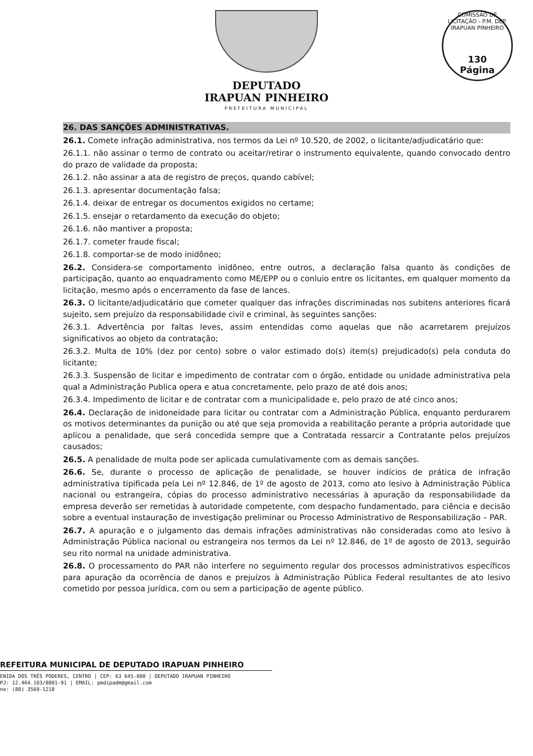DEPUTADO
IRAPUAN PINHEIRO
PREFEITURA MUNICIPAL
COMISSÃO DE LICITAÇÃO - P.M. DEP. IRAPUAN PINHEIRO
130
Página
26. DAS SANÇÕES ADMINISTRATIVAS.
26.1. Comete infração administrativa, nos termos da Lei nº 10.520, de 2002, o licitante/adjudicatário que:
26.1.1. não assinar o termo de contrato ou aceitar/retirar o instrumento equivalente, quando convocado dentro do prazo de validade da proposta;
26.1.2. não assinar a ata de registro de preços, quando cabível;
26.1.3. apresentar documentação falsa;
26.1.4. deixar de entregar os documentos exigidos no certame;
26.1.5. ensejar o retardamento da execução do objeto;
26.1.6. não mantiver a proposta;
26.1.7. cometer fraude fiscal;
26.1.8. comportar-se de modo inidôneo;
26.2. Considera-se comportamento inidôneo, entre outros, a declaração falsa quanto às condições de participação, quanto ao enquadramento como ME/EPP ou o conluio entre os licitantes, em qualquer momento da licitação, mesmo após o encerramento da fase de lances.
26.3. O licitante/adjudicatário que cometer qualquer das infrações discriminadas nos subitens anteriores ficará sujeito, sem prejuízo da responsabilidade civil e criminal, às seguintes sanções:
26.3.1. Advertência por faltas leves, assim entendidas como aquelas que não acarretarem prejuízos significativos ao objeto da contratação;
26.3.2. Multa de 10% (dez por cento) sobre o valor estimado do(s) item(s) prejudicado(s) pela conduta do licitante;
26.3.3. Suspensão de licitar e impedimento de contratar com o órgão, entidade ou unidade administrativa pela qual a Administração Publica opera e atua concretamente, pelo prazo de até dois anos;
26.3.4. Impedimento de licitar e de contratar com a municipalidade e, pelo prazo de até cinco anos;
26.4. Declaração de inidoneidade para licitar ou contratar com a Administração Pública, enquanto perdurarem os motivos determinantes da punição ou até que seja promovida a reabilitação perante a própria autoridade que aplicou a penalidade, que será concedida sempre que a Contratada ressarcir a Contratante pelos prejuízos causados;
26.5. A penalidade de multa pode ser aplicada cumulativamente com as demais sanções.
26.6. Se, durante o processo de aplicação de penalidade, se houver indícios de prática de infração administrativa tipificada pela Lei nº 12.846, de 1º de agosto de 2013, como ato lesivo à Administração Pública nacional ou estrangeira, cópias do processo administrativo necessárias à apuração da responsabilidade da empresa deverão ser remetidas à autoridade competente, com despacho fundamentado, para ciência e decisão sobre a eventual instauração de investigação preliminar ou Processo Administrativo de Responsabilização – PAR.
26.7. A apuração e o julgamento das demais infrações administrativas não consideradas como ato lesivo à Administração Pública nacional ou estrangeira nos termos da Lei nº 12.846, de 1º de agosto de 2013, seguirão seu rito normal na unidade administrativa.
26.8. O processamento do PAR não interfere no seguimento regular dos processos administrativos específicos para apuração da ocorrência de danos e prejuízos à Administração Pública Federal resultantes de ato lesivo cometido por pessoa jurídica, com ou sem a participação de agente público.
REFEITURA MUNICIPAL DE DEPUTADO IRAPUAN PINHEIRO
ENIDA DOS TRÊS PODERES, CENTRO | CEP: 63 645-000 | DEPUTADO IRAPUAN PINHEIRO
PJ: 12.464.103/0001-91 | EMAIL: pmdipadm@gmail.com
ne: (88) 3569-1218